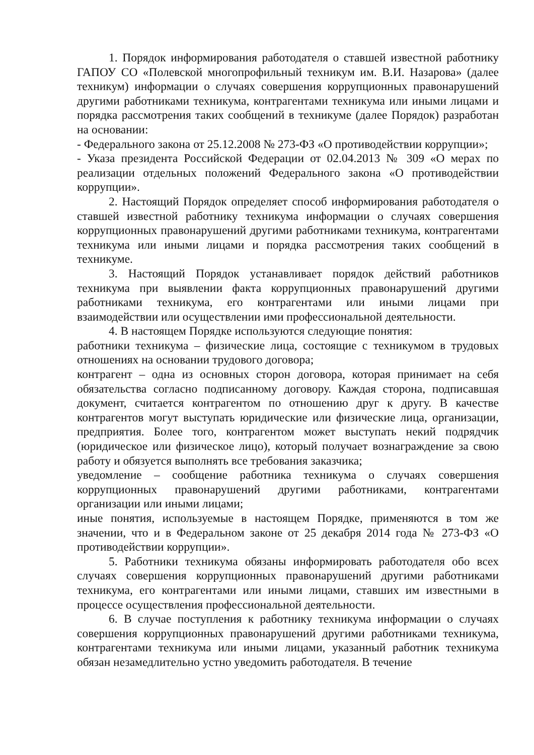1. Порядок информирования работодателя о ставшей известной работнику ГАПОУ СО «Полевской многопрофильный техникум им. В.И. Назарова» (далее техникум) информации о случаях совершения коррупционных правонарушений другими работниками техникума, контрагентами техникума или иными лицами и порядка рассмотрения таких сообщений в техникуме (далее Порядок) разработан на основании:
- Федерального закона от 25.12.2008 № 273-ФЗ «О противодействии коррупции»;
- Указа президента Российской Федерации от 02.04.2013 № 309 «О мерах по реализации отдельных положений Федерального закона «О противодействии коррупции».
2. Настоящий Порядок определяет способ информирования работодателя о ставшей известной работнику техникума информации о случаях совершения коррупционных правонарушений другими работниками техникума, контрагентами техникума или иными лицами и порядка рассмотрения таких сообщений в техникуме.
3. Настоящий Порядок устанавливает порядок действий работников техникума при выявлении факта коррупционных правонарушений другими работниками техникума, его контрагентами или иными лицами при взаимодействии или осуществлении ими профессиональной деятельности.
4. В настоящем Порядке используются следующие понятия:
работники техникума – физические лица, состоящие с техникумом в трудовых отношениях на основании трудового договора;
контрагент – одна из основных сторон договора, которая принимает на себя обязательства согласно подписанному договору. Каждая сторона, подписавшая документ, считается контрагентом по отношению друг к другу. В качестве контрагентов могут выступать юридические или физические лица, организации, предприятия. Более того, контрагентом может выступать некий подрядчик (юридическое или физическое лицо), который получает вознаграждение за свою работу и обязуется выполнять все требования заказчика;
уведомление – сообщение работника техникума о случаях совершения коррупционных правонарушений другими работниками, контрагентами организации или иными лицами;
иные понятия, используемые в настоящем Порядке, применяются в том же значении, что и в Федеральном законе от 25 декабря 2014 года № 273-ФЗ «О противодействии коррупции».
5. Работники техникума обязаны информировать работодателя обо всех случаях совершения коррупционных правонарушений другими работниками техникума, его контрагентами или иными лицами, ставших им известными в процессе осуществления профессиональной деятельности.
6. В случае поступления к работнику техникума информации о случаях совершения коррупционных правонарушений другими работниками техникума, контрагентами техникума или иными лицами, указанный работник техникума обязан незамедлительно устно уведомить работодателя. В течение